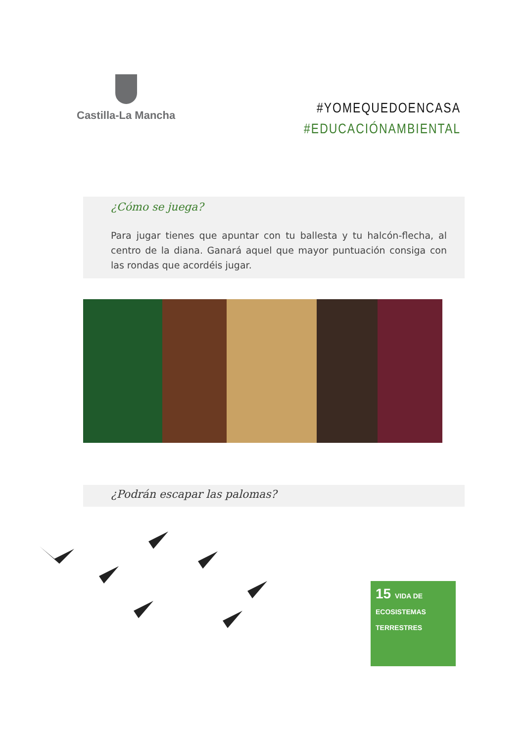Castilla-La Mancha
#YOMEQUEDOENCASA
#EDUCACIÓNAMBIENTAL
¿Cómo se juega?
Para jugar tienes que apuntar con tu ballesta y tu halcón-flecha, al centro de la diana. Ganará aquel que mayor puntuación consiga con las rondas que acordéis jugar.
¿Podrán escapar las palomas?
15 VIDA DE ECOSISTEMAS TERRESTRES